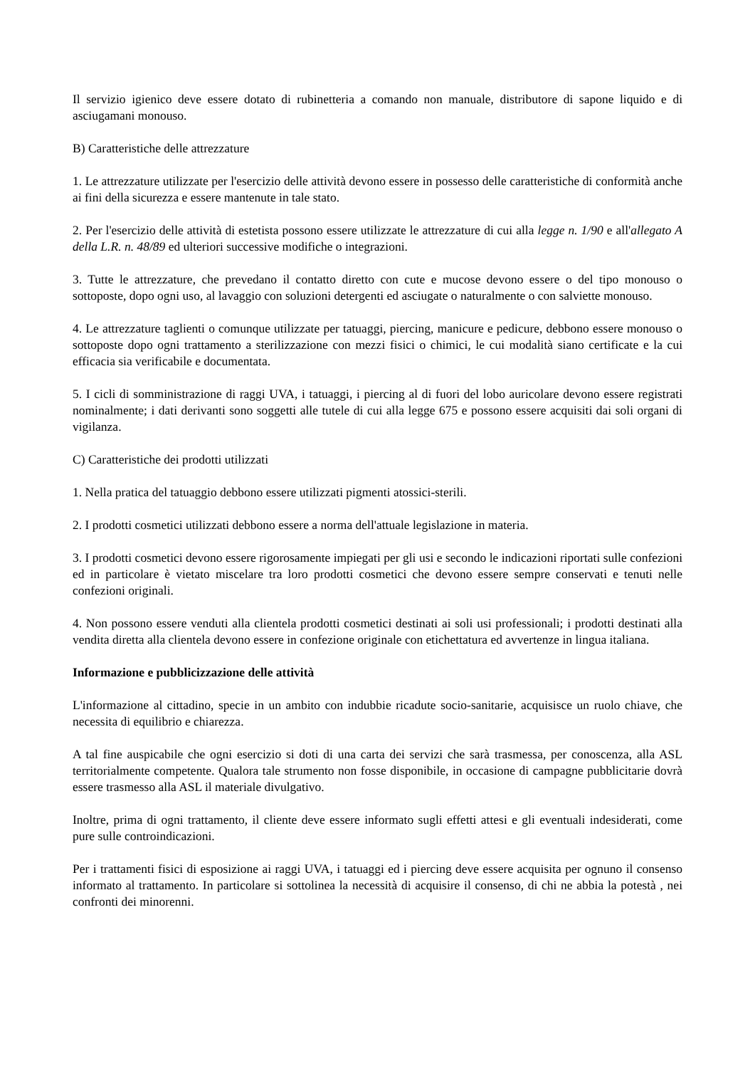Il servizio igienico deve essere dotato di rubinetteria a comando non manuale, distributore di sapone liquido e di asciugamani monouso.
B) Caratteristiche delle attrezzature
1. Le attrezzature utilizzate per l'esercizio delle attività devono essere in possesso delle caratteristiche di conformità anche ai fini della sicurezza e essere mantenute in tale stato.
2. Per l'esercizio delle attività di estetista possono essere utilizzate le attrezzature di cui alla legge n. 1/90 e all'allegato A della L.R. n. 48/89 ed ulteriori successive modifiche o integrazioni.
3. Tutte le attrezzature, che prevedano il contatto diretto con cute e mucose devono essere o del tipo monouso o sottoposte, dopo ogni uso, al lavaggio con soluzioni detergenti ed asciugate o naturalmente o con salviette monouso.
4. Le attrezzature taglienti o comunque utilizzate per tatuaggi, piercing, manicure e pedicure, debbono essere monouso o sottoposte dopo ogni trattamento a sterilizzazione con mezzi fisici o chimici, le cui modalità siano certificate e la cui efficacia sia verificabile e documentata.
5. I cicli di somministrazione di raggi UVA, i tatuaggi, i piercing al di fuori del lobo auricolare devono essere registrati nominalmente; i dati derivanti sono soggetti alle tutele di cui alla legge 675 e possono essere acquisiti dai soli organi di vigilanza.
C) Caratteristiche dei prodotti utilizzati
1. Nella pratica del tatuaggio debbono essere utilizzati pigmenti atossici-sterili.
2. I prodotti cosmetici utilizzati debbono essere a norma dell'attuale legislazione in materia.
3. I prodotti cosmetici devono essere rigorosamente impiegati per gli usi e secondo le indicazioni riportati sulle confezioni ed in particolare è vietato miscelare tra loro prodotti cosmetici che devono essere sempre conservati e tenuti nelle confezioni originali.
4. Non possono essere venduti alla clientela prodotti cosmetici destinati ai soli usi professionali; i prodotti destinati alla vendita diretta alla clientela devono essere in confezione originale con etichettatura ed avvertenze in lingua italiana.
Informazione e pubblicizzazione delle attività
L'informazione al cittadino, specie in un ambito con indubbie ricadute socio-sanitarie, acquisisce un ruolo chiave, che necessita di equilibrio e chiarezza.
A tal fine auspicabile che ogni esercizio si doti di una carta dei servizi che sarà trasmessa, per conoscenza, alla ASL territorialmente competente. Qualora tale strumento non fosse disponibile, in occasione di campagne pubblicitarie dovrà essere trasmesso alla ASL il materiale divulgativo.
Inoltre, prima di ogni trattamento, il cliente deve essere informato sugli effetti attesi e gli eventuali indesiderati, come pure sulle controindicazioni.
Per i trattamenti fisici di esposizione ai raggi UVA, i tatuaggi ed i piercing deve essere acquisita per ognuno il consenso informato al trattamento. In particolare si sottolinea la necessità di acquisire il consenso, di chi ne abbia la potestà , nei confronti dei minorenni.